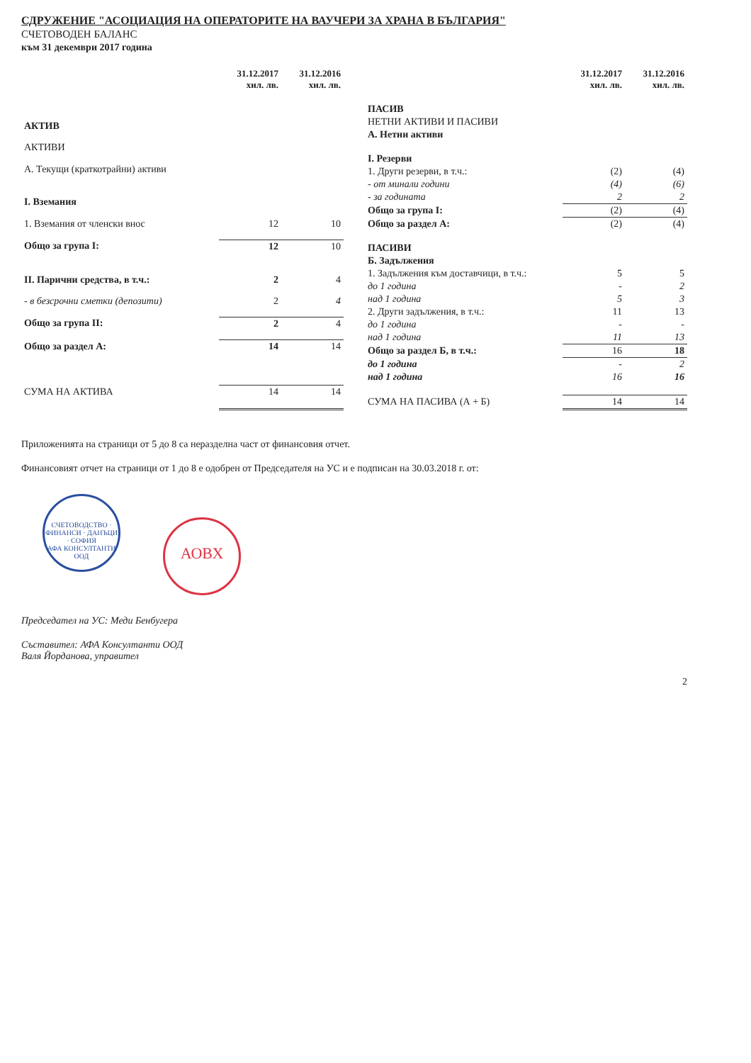СДРУЖЕНИЕ "АСОЦИАЦИЯ НА ОПЕРАТОРИТЕ НА ВАУЧЕРИ ЗА ХРАНА В БЪЛГАРИЯ"
СЧЕТОВОДЕН БАЛАНС
към 31 декември 2017 година
| | 31.12.2017 хил. лв. | 31.12.2016 хил. лв. |
| АКТИВ | | |
| АКТИВИ | | |
| А. Текущи (краткотрайни) активи | | |
| I. Вземания | | |
| 1. Вземания от членски внос | 12 | 10 |
| Общо за група I: | 12 | 10 |
| II. Парични средства, в т.ч.: | 2 | 4 |
| - в безсрочни сметки (депозити) | 2 | 4 |
| Общо за група II: | 2 | 4 |
| Общо за раздел А: | 14 | 14 |
| СУМА НА АКТИВА | 14 | 14 |
| | 31.12.2017 хил. лв. | 31.12.2016 хил. лв. |
| ПАСИВ | | |
| НЕТНИ АКТИВИ И ПАСИВИ | | |
| А. Нетни активи | | |
| I. Резерви | | |
| 1. Други резерви, в т.ч.: | (2) | (4) |
| - от минали години | (4) | (6) |
| - за годината | 2 | 2 |
| Общо за група I: | (2) | (4) |
| Общо за раздел А: | (2) | (4) |
| ПАСИВИ | | |
| Б. Задължения | | |
| 1. Задължения към доставчици, в т.ч.: | 5 | 5 |
| до 1 година | - | 2 |
| над 1 година | 5 | 3 |
| 2. Други задължения, в т.ч.: | 11 | 13 |
| до 1 година | - | - |
| над 1 година | 11 | 13 |
| Общо за раздел Б, в т.ч.: | 16 | 18 |
| до 1 година | - | 2 |
| над 1 година | 16 | 16 |
| СУМА НА ПАСИВА (А + Б) | 14 | 14 |
Приложенията на страници от 5 до 8 са неразделна част от финансовия отчет.
Финансовият отчет на страници от 1 до 8 е одобрен от Председателя на УС и е подписан на 30.03.2018 г. от:
СЧЕТОВОДСТВО · ФИНАНСИ · ДАНЪЦИ · СОФИЯ
АФА КОНСУЛТАНТИ ООД АОВХ
Председател на УС: Меди Бенбугера
Съставител: АФА Консултанти ООД
Валя Йорданова, управител
2